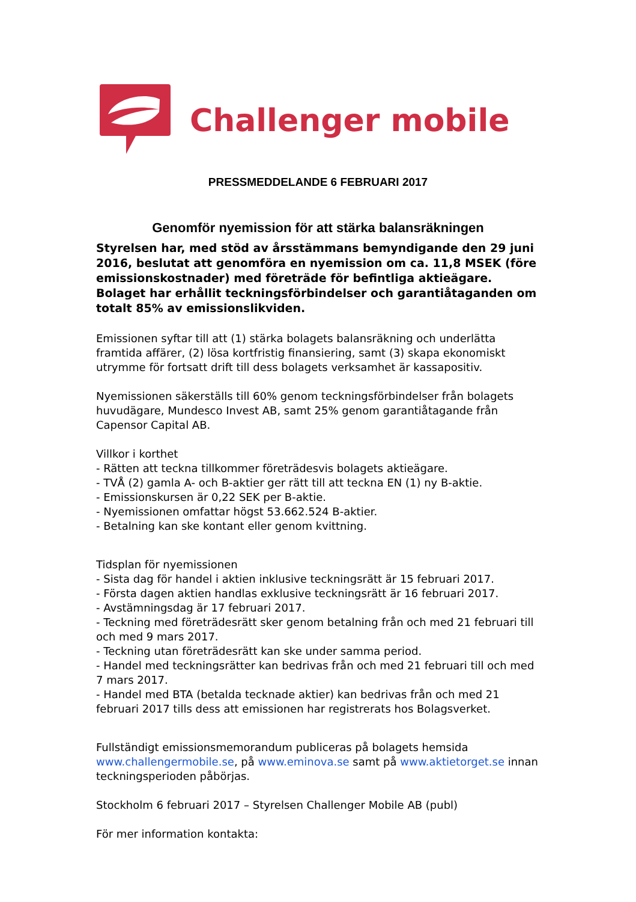Challenger mobile
PRESSMEDDELANDE 6 FEBRUARI 2017
Genomför nyemission för att stärka balansräkningen
Styrelsen har, med stöd av årsstämmans bemyndigande den 29 juni 2016, beslutat att genomföra en nyemission om ca. 11,8 MSEK (före emissionskostnader) med företräde för befintliga aktieägare. Bolaget har erhållit teckningsförbindelser och garantiåtaganden om totalt 85% av emissionslikviden.
Emissionen syftar till att (1) stärka bolagets balansräkning och underlätta framtida affärer, (2) lösa kortfristig finansiering, samt (3) skapa ekonomiskt utrymme för fortsatt drift till dess bolagets verksamhet är kassapositiv.
Nyemissionen säkerställs till 60% genom teckningsförbindelser från bolagets huvudägare, Mundesco Invest AB, samt 25% genom garantiåtagande från Capensor Capital AB.
Villkor i korthet
- Rätten att teckna tillkommer företrädesvis bolagets aktieägare.
- TVÅ (2) gamla A- och B-aktier ger rätt till att teckna EN (1) ny B-aktie.
- Emissionskursen är 0,22 SEK per B-aktie.
- Nyemissionen omfattar högst 53.662.524 B-aktier.
- Betalning kan ske kontant eller genom kvittning.
Tidsplan för nyemissionen
- Sista dag för handel i aktien inklusive teckningsrätt är 15 februari 2017.
- Första dagen aktien handlas exklusive teckningsrätt är 16 februari 2017.
- Avstämningsdag är 17 februari 2017.
- Teckning med företrädesrätt sker genom betalning från och med 21 februari till och med 9 mars 2017.
- Teckning utan företrädesrätt kan ske under samma period.
- Handel med teckningsrätter kan bedrivas från och med 21 februari till och med 7 mars 2017.
- Handel med BTA (betalda tecknade aktier) kan bedrivas från och med 21 februari 2017 tills dess att emissionen har registrerats hos Bolagsverket.
Fullständigt emissionsmemorandum publiceras på bolagets hemsida www.challengermobile.se, på www.eminova.se samt på www.aktietorget.se innan teckningsperioden påbörjas.
Stockholm 6 februari 2017 – Styrelsen Challenger Mobile AB (publ)
För mer information kontakta: